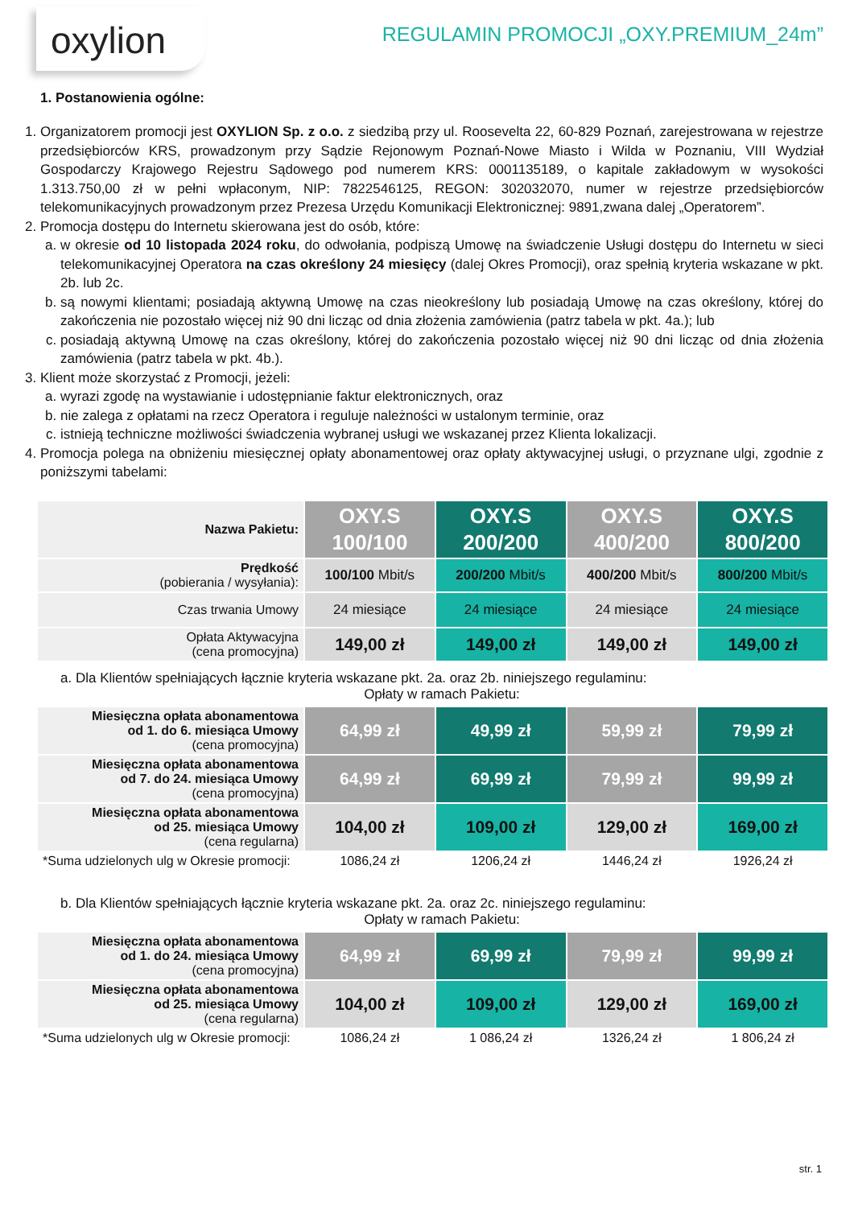oxylion
REGULAMIN PROMOCJI „OXY.PREMIUM_24m”
1. Postanowienia ogólne:
1. Organizatorem promocji jest OXYLION Sp. z o.o. z siedzibą przy ul. Roosevelta 22, 60-829 Poznań, zarejestrowana w rejestrze przedsiębiorców KRS, prowadzonym przy Sądzie Rejonowym Poznań-Nowe Miasto i Wilda w Poznaniu, VIII Wydział Gospodarczy Krajowego Rejestru Sądowego pod numerem KRS: 0001135189, o kapitale zakładowym w wysokości 1.313.750,00 zł w pełni wpłaconym, NIP: 7822546125, REGON: 302032070, numer w rejestrze przedsiębiorców telekomunikacyjnych prowadzonym przez Prezesa Urzędu Komunikacji Elektronicznej: 9891,zwana dalej „Operatorem”.
2. Promocja dostępu do Internetu skierowana jest do osób, które:
a. w okresie od 10 listopada 2024 roku, do odwołania, podpiszą Umowę na świadczenie Usługi dostępu do Internetu w sieci telekomunikacyjnej Operatora na czas określony 24 miesięcy (dalej Okres Promocji), oraz spełnią kryteria wskazane w pkt. 2b. lub 2c.
b. są nowymi klientami; posiadają aktywną Umowę na czas nieokreślony lub posiadają Umowę na czas określony, której do zakończenia nie pozostało więcej niż 90 dni licząc od dnia złożenia zamówienia (patrz tabela w pkt. 4a.); lub
c. posiadają aktywną Umowę na czas określony, której do zakończenia pozostało więcej niż 90 dni licząc od dnia złożenia zamówienia (patrz tabela w pkt. 4b.).
3. Klient może skorzystać z Promocji, jeżeli:
a. wyrazi zgodę na wystawianie i udostępnianie faktur elektronicznych, oraz
b. nie zalega z opłatami na rzecz Operatora i reguluje należności w ustalonym terminie, oraz
c. istnieją techniczne możliwości świadczenia wybranej usługi we wskazanej przez Klienta lokalizacji.
4. Promocja polega na obniżeniu miesięcznej opłaty abonamentowej oraz opłaty aktywacyjnej usługi, o przyznane ulgi, zgodnie z poniższymi tabelami:
| Nazwa Pakietu: | OXY.S 100/100 | OXY.S 200/200 | OXY.S 400/200 | OXY.S 800/200 |
| Prędkość (pobierania / wysyłania): | 100/100 Mbit/s | 200/200 Mbit/s | 400/200 Mbit/s | 800/200 Mbit/s |
| Czas trwania Umowy | 24 miesiące | 24 miesiące | 24 miesiące | 24 miesiące |
| Opłata Aktywacyjna (cena promocyjna) | 149,00 zł | 149,00 zł | 149,00 zł | 149,00 zł |
a. Dla Klientów spełniających łącznie kryteria wskazane pkt. 2a. oraz 2b. niniejszego regulaminu:
Opłaty w ramach Pakietu:
| Miesięczna opłata abonamentowa od 1. do 6. miesiąca Umowy (cena promocyjna) | 64,99 zł | 49,99 zł | 59,99 zł | 79,99 zł |
| Miesięczna opłata abonamentowa od 7. do 24. miesiąca Umowy (cena promocyjna) | 64,99 zł | 69,99 zł | 79,99 zł | 99,99 zł |
| Miesięczna opłata abonamentowa od 25. miesiąca Umowy (cena regularna) | 104,00 zł | 109,00 zł | 129,00 zł | 169,00 zł |
| *Suma udzielonych ulg w Okresie promocji: | 1086,24 zł | 1206,24 zł | 1446,24 zł | 1926,24 zł |
b. Dla Klientów spełniających łącznie kryteria wskazane pkt. 2a. oraz 2c. niniejszego regulaminu:
Opłaty w ramach Pakietu:
| Miesięczna opłata abonamentowa od 1. do 24. miesiąca Umowy (cena promocyjna) | 64,99 zł | 69,99 zł | 79,99 zł | 99,99 zł |
| Miesięczna opłata abonamentowa od 25. miesiąca Umowy (cena regularna) | 104,00 zł | 109,00 zł | 129,00 zł | 169,00 zł |
| *Suma udzielonych ulg w Okresie promocji: | 1086,24 zł | 1 086,24 zł | 1326,24 zł | 1 806,24 zł |
str. 1